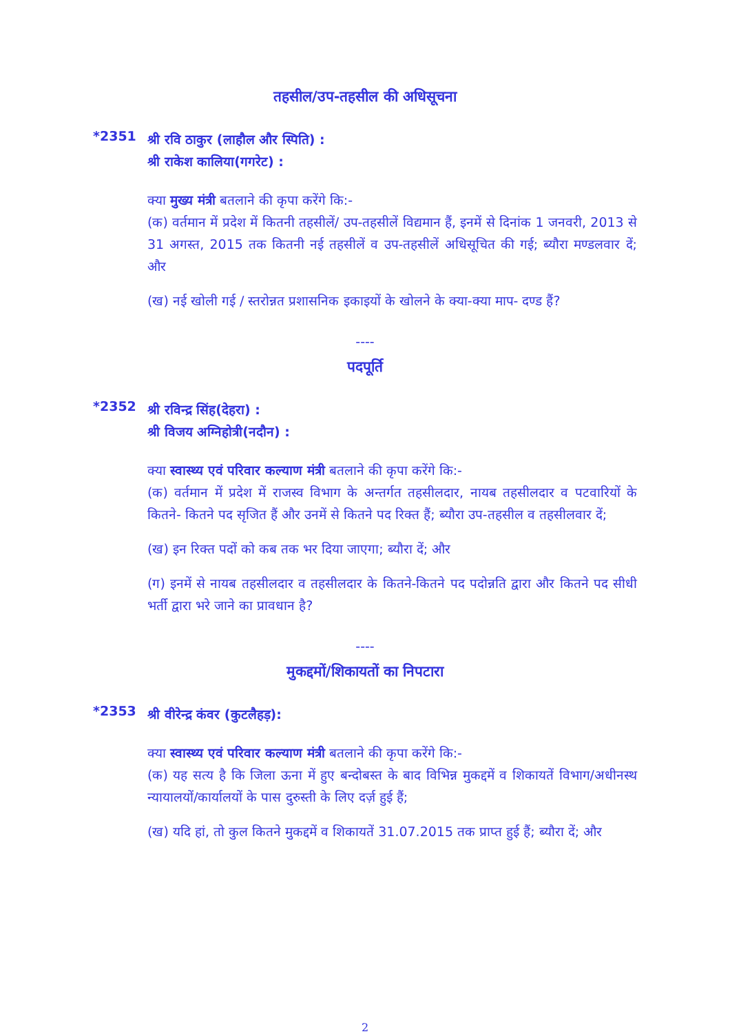तहसील/उप-तहसील की अधिसूचना
*2351
श्री रवि ठाकुर (लाहौल और स्पिति) :
श्री राकेश कालिया(गगरेट) :
क्या मुख्य मंत्री बतलाने की कृपा करेंगे कि:-
(क) वर्तमान में प्रदेश में कितनी तहसीलें/ उप-तहसीलें विद्यमान हैं, इनमें से दिनांक 1 जनवरी, 2013 से 31 अगस्त, 2015 तक कितनी नई तहसीलें व उप-तहसीलें अधिसूचित की गई; ब्यौरा मण्डलवार दें; और
(ख) नई खोली गई / स्तरोन्नत प्रशासनिक इकाइयों के खोलने के क्या-क्या माप- दण्ड हैं?
----
पदपूर्ति
*2352
श्री रविन्द्र सिंह(देहरा) :
श्री विजय अग्निहोत्री(नदौन) :
क्या स्वास्थ्य एवं परिवार कल्याण मंत्री बतलाने की कृपा करेंगे कि:-
(क) वर्तमान में प्रदेश में राजस्व विभाग के अन्तर्गत तहसीलदार, नायब तहसीलदार व पटवारियों के कितने- कितने पद सृजित हैं और उनमें से कितने पद रिक्त हैं; ब्यौरा उप-तहसील व तहसीलवार दें;
(ख) इन रिक्त पदों को कब तक भर दिया जाएगा; ब्यौरा दें; और
(ग) इनमें से नायब तहसीलदार व तहसीलदार के कितने-कितने पद पदोन्नति द्वारा और कितने पद सीधी भर्ती द्वारा भरे जाने का प्रावधान है?
----
मुकद्दमों/शिकायतों का निपटारा
*2353
श्री वीरेन्द्र कंवर (कुटलैहड़):
क्या स्वास्थ्य एवं परिवार कल्याण मंत्री बतलाने की कृपा करेंगे कि:-
(क) यह सत्य है कि जिला ऊना में हुए बन्दोबस्त के बाद विभिन्न मुकद्दमें व शिकायतें विभाग/अधीनस्थ न्यायालयों/कार्यालयों के पास दुरुस्ती के लिए दर्ज़ हुई हैं;
(ख) यदि हां, तो कुल कितने मुकद्दमें व शिकायतें 31.07.2015 तक प्राप्त हुई हैं; ब्यौरा दें; और
2